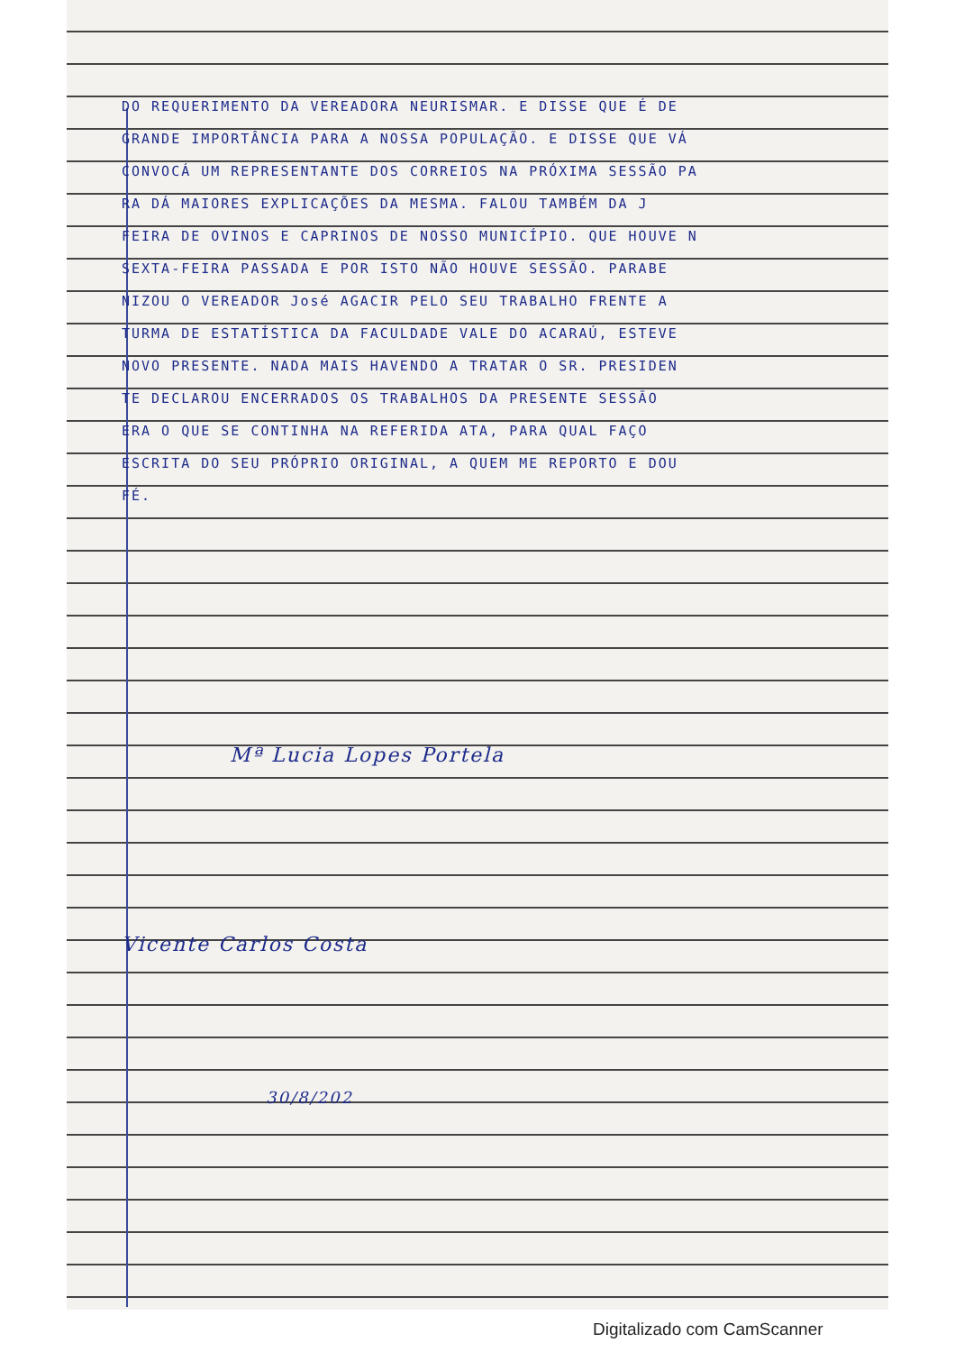DO REQUERIMENTO DA VEREADORA NEURISMAR. E DISSE QUE É DE
GRANDE IMPORTÂNCIA PARA A NOSSA POPULAÇÃO. E DISSE QUE VÁ
CONVOCÁ UM REPRESENTANTE DOS CORREIOS NA PRÓXIMA SESSÃO PA
RA DÁ MAIORES EXPLICAÇÕES DA MESMA. FALOU TAMBÉM DA J
FEIRA DE OVINOS E CAPRINOS DE NOSSO MUNICÍPIO. QUE HOUVE N
SEXTA-FEIRA PASSADA E POR ISTO NÃO HOUVE SESSÃO. PARABE
NIZOU O VEREADOR José AGACIR PELO SEU TRABALHO FRENTE A
TURMA DE ESTATÍSTICA DA FACULDADE VALE DO ACARAÚ, ESTEVE
NOVO PRESENTE. NADA MAIS HAVENDO A TRATAR O SR. PRESIDEN
TE DECLAROU ENCERRADOS OS TRABALHOS DA PRESENTE SESSÃO
ERA O QUE SE CONTINHA NA REFERIDA ATA, PARA QUAL FAÇO
ESCRITA DO SEU PRÓPRIO ORIGINAL, A QUEM ME REPORTO E DOU
FÉ.
Mª Lucia Lopes Portela
Vicente Carlos Costa
30/8/202
Digitalizado com CamScanner